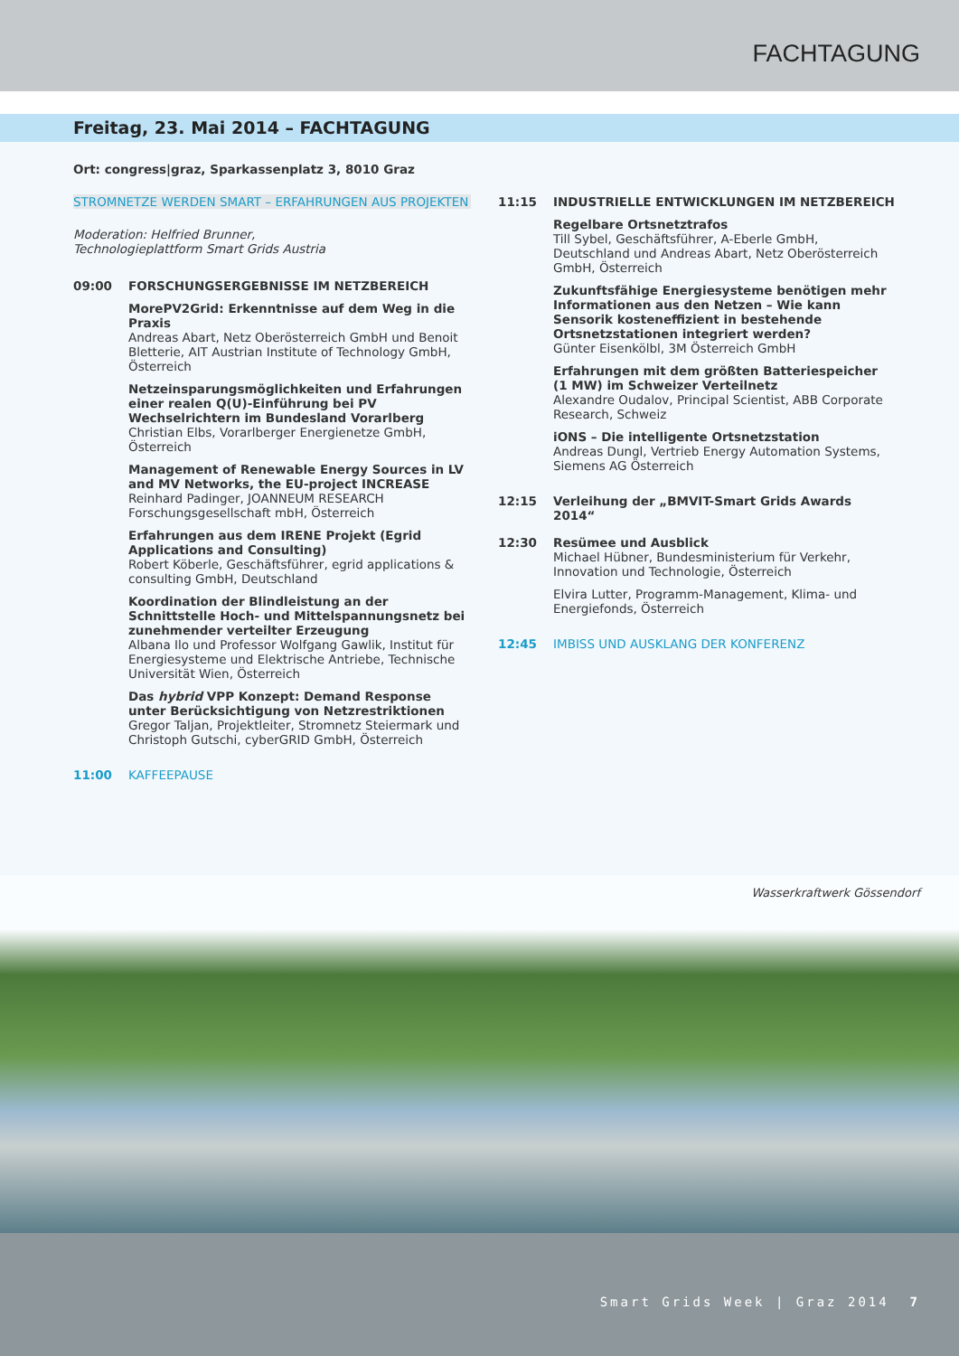FACHTAGUNG
Freitag, 23. Mai 2014 – FACHTAGUNG
Ort: congress|graz, Sparkassenplatz 3, 8010 Graz
STROMNETZE WERDEN SMART – ERFAHRUNGEN AUS PROJEKTEN
Moderation: Helfried Brunner,
Technologieplattform Smart Grids Austria
09:00 FORSCHUNGSERGEBNISSE IM NETZBEREICH
MorePV2Grid: Erkenntnisse auf dem Weg in die Praxis
Andreas Abart, Netz Oberösterreich GmbH und Benoit Bletterie, AIT Austrian Institute of Technology GmbH, Österreich
Netzeinsparungsmöglichkeiten und Erfahrungen einer realen Q(U)-Einführung bei PV Wechselrichtern im Bundesland Vorarlberg
Christian Elbs, Vorarlberger Energienetze GmbH, Österreich
Management of Renewable Energy Sources in LV and MV Networks, the EU-project INCREASE
Reinhard Padinger, JOANNEUM RESEARCH Forschungsgesellschaft mbH, Österreich
Erfahrungen aus dem IRENE Projekt (Egrid Applications and Consulting)
Robert Köberle, Geschäftsführer, egrid applications & consulting GmbH, Deutschland
Koordination der Blindleistung an der Schnittstelle Hoch- und Mittelspannungsnetz bei zunehmender verteilter Erzeugung
Albana Ilo und Professor Wolfgang Gawlik, Institut für Energiesysteme und Elektrische Antriebe, Technische Universität Wien, Österreich
Das hybrid VPP Konzept: Demand Response unter Berücksichtigung von Netzrestriktionen
Gregor Taljan, Projektleiter, Stromnetz Steiermark und Christoph Gutschi, cyberGRID GmbH, Österreich
11:00 KAFFEEPAUSE
11:15 INDUSTRIELLE ENTWICKLUNGEN IM NETZBEREICH
Regelbare Ortsnetztrafos
Till Sybel, Geschäftsführer, A-Eberle GmbH, Deutschland und Andreas Abart, Netz Oberösterreich GmbH, Österreich
Zukunftsfähige Energiesysteme benötigen mehr Informationen aus den Netzen – Wie kann Sensorik kosteneffizient in bestehende Ortsnetzstationen integriert werden?
Günter Eisenkölbl, 3M Österreich GmbH
Erfahrungen mit dem größten Batteriespeicher (1 MW) im Schweizer Verteilnetz
Alexandre Oudalov, Principal Scientist, ABB Corporate Research, Schweiz
iONS – Die intelligente Ortsnetzstation
Andreas Dungl, Vertrieb Energy Automation Systems, Siemens AG Österreich
12:15 Verleihung der „BMVIT-Smart Grids Awards 2014“
12:30 Resümee und Ausblick
Michael Hübner, Bundesministerium für Verkehr, Innovation und Technologie, Österreich
Elvira Lutter, Programm-Management, Klima- und Energiefonds, Österreich
12:45 IMBISS UND AUSKLANG DER KONFERENZ
Wasserkraftwerk Gössendorf
Smart Grids Week | Graz 2014 7